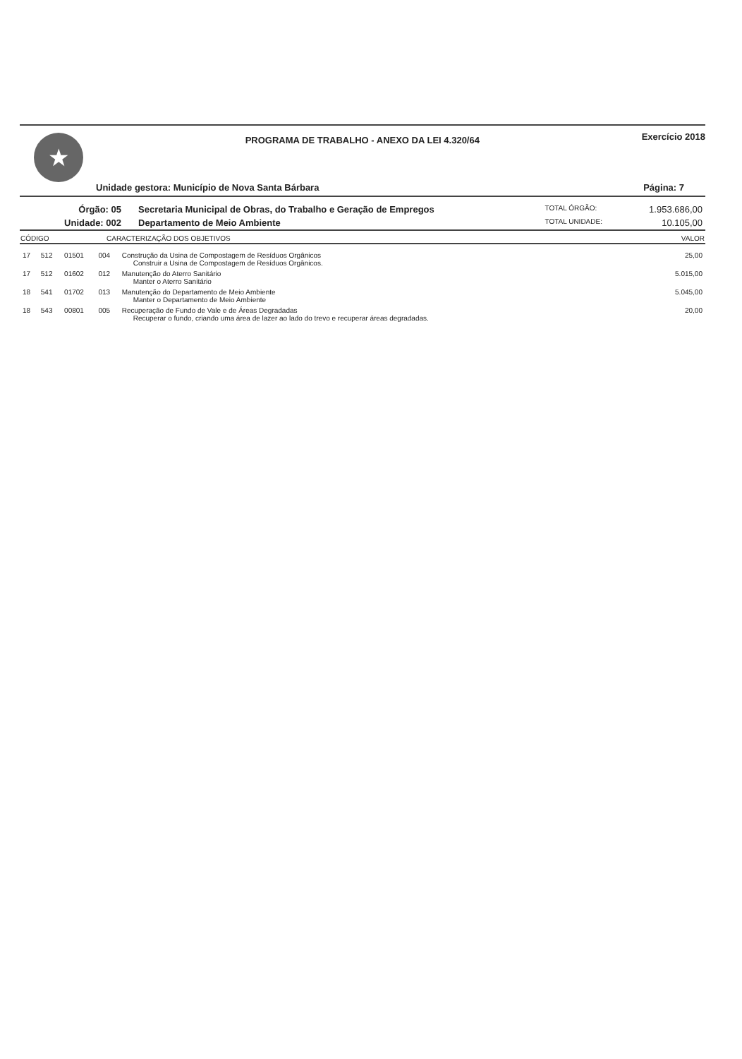★
PROGRAMA DE TRABALHO - ANEXO DA LEI 4.320/64
Exercício 2018
Unidade gestora: Município de Nova Santa Bárbara
Página: 7
| Órgão: 05 | Secretaria Municipal de Obras, do Trabalho e Geração de Empregos | TOTAL ÓRGÃO: | 1.953.686,00 |
| Unidade: 002 | Departamento de Meio Ambiente | TOTAL UNIDADE: | 10.105,00 |
| CÓDIGO | CARACTERIZAÇÃO DOS OBJETIVOS | VALOR |
| --- | --- | --- |
| 17 | 512 | 01501 | 004 | Construção da Usina de Compostagem de Resíduos Orgânicos Construir a Usina de Compostagem de Resíduos Orgânicos. | 25,00 |
| 17 | 512 | 01602 | 012 | Manutenção do Aterro Sanitário Manter o Aterro Sanitário | 5.015,00 |
| 18 | 541 | 01702 | 013 | Manutenção do Departamento de Meio Ambiente Manter o Departamento de Meio Ambiente | 5.045,00 |
| 18 | 543 | 00801 | 005 | Recuperação de Fundo de Vale e de Áreas Degradadas Recuperar o fundo, criando uma área de lazer ao lado do trevo e recuperar áreas degradadas. | 20,00 |